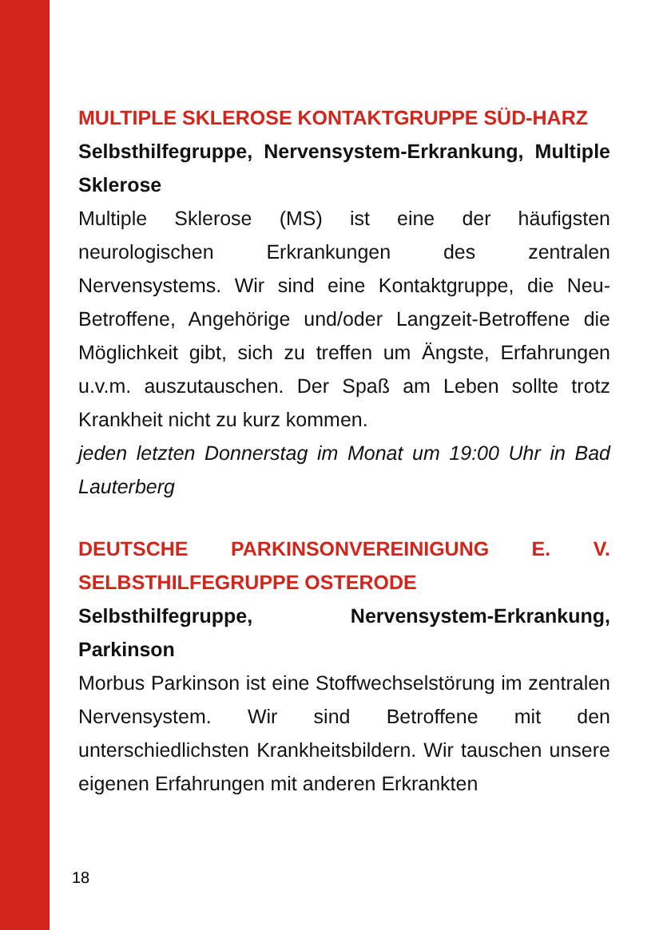MULTIPLE SKLEROSE KONTAKTGRUPPE SÜD-HARZ
Selbsthilfegruppe, Nervensystem-Erkrankung, Multiple Sklerose
Multiple Sklerose (MS) ist eine der häufigsten neurologischen Erkrankungen des zentralen Nervensystems. Wir sind eine Kontaktgruppe, die Neu-Betroffene, Angehörige und/oder Langzeit-Betroffene die Möglichkeit gibt, sich zu treffen um Ängste, Erfahrungen u.v.m. auszutauschen. Der Spaß am Leben sollte trotz Krankheit nicht zu kurz kommen.
jeden letzten Donnerstag im Monat um 19:00 Uhr in Bad Lauterberg
DEUTSCHE PARKINSONVEREINIGUNG E. V. SELBSTHILFEGRUPPE OSTERODE
Selbsthilfegruppe, Nervensystem-Erkrankung, Parkinson
Morbus Parkinson ist eine Stoffwechselstörung im zentralen Nervensystem. Wir sind Betroffene mit den unterschiedlichsten Krankheitsbildern. Wir tauschen unsere eigenen Erfahrungen mit anderen Erkrankten
18